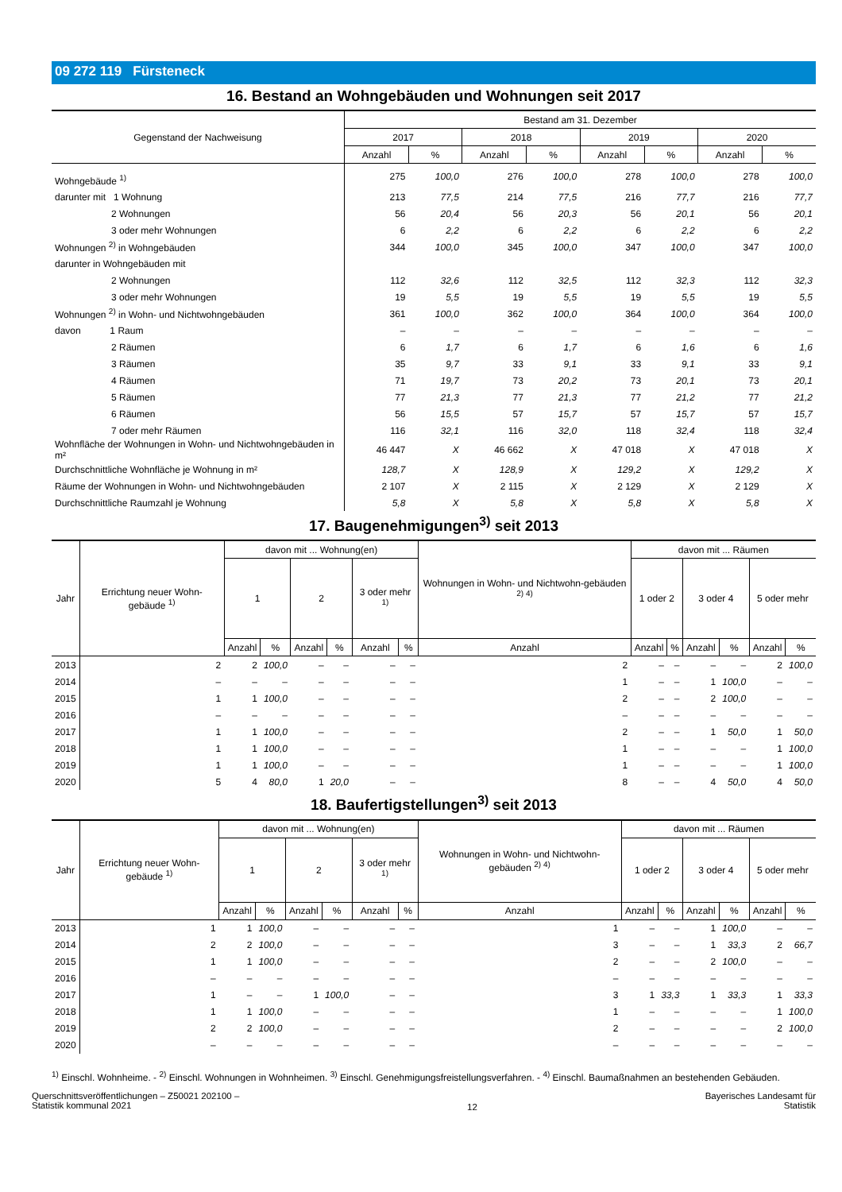09 272 119 Fürsteneck
16. Bestand an Wohngebäuden und Wohnungen seit 2017
| Gegenstand der Nachweisung | Bestand am 31. Dezember | | | | | | | |
| --- | --- | --- | --- | --- | --- | --- | --- | --- |
| | 2017 | | 2018 | | 2019 | | 2020 | |
| | Anzahl | % | Anzahl | % | Anzahl | % | Anzahl | % |
| Wohngebäude <sup>1)</sup> | 275 | 100,0 | 276 | 100,0 | 278 | 100,0 | 278 | 100,0 |
| darunter mit 1 Wohnung | 213 | 77,5 | 214 | 77,5 | 216 | 77,7 | 216 | 77,7 |
| 2 Wohnungen | 56 | 20,4 | 56 | 20,3 | 56 | 20,1 | 56 | 20,1 |
| 3 oder mehr Wohnungen | 6 | 2,2 | 6 | 2,2 | 6 | 2,2 | 6 | 2,2 |
| Wohnungen <sup>2)</sup> in Wohngebäuden | 344 | 100,0 | 345 | 100,0 | 347 | 100,0 | 347 | 100,0 |
| darunter in Wohngebäuden mit | | | | | | | | |
| 2 Wohnungen | 112 | 32,6 | 112 | 32,5 | 112 | 32,3 | 112 | 32,3 |
| 3 oder mehr Wohnungen | 19 | 5,5 | 19 | 5,5 | 19 | 5,5 | 19 | 5,5 |
| Wohnungen <sup>2)</sup> in Wohn- und Nichtwohngebäuden | 361 | 100,0 | 362 | 100,0 | 364 | 100,0 | 364 | 100,0 |
| davon 1 Raum | – | – | – | – | – | – | – | – |
| 2 Räumen | 6 | 1,7 | 6 | 1,7 | 6 | 1,6 | 6 | 1,6 |
| 3 Räumen | 35 | 9,7 | 33 | 9,1 | 33 | 9,1 | 33 | 9,1 |
| 4 Räumen | 71 | 19,7 | 73 | 20,2 | 73 | 20,1 | 73 | 20,1 |
| 5 Räumen | 77 | 21,3 | 77 | 21,3 | 77 | 21,2 | 77 | 21,2 |
| 6 Räumen | 56 | 15,5 | 57 | 15,7 | 57 | 15,7 | 57 | 15,7 |
| 7 oder mehr Räumen | 116 | 32,1 | 116 | 32,0 | 118 | 32,4 | 118 | 32,4 |
| Wohnfläche der Wohnungen in Wohn- und Nichtwohngebäuden in m² | 46 447 | X | 46 662 | X | 47 018 | X | 47 018 | X |
| Durchschnittliche Wohnfläche je Wohnung in m² | 128,7 | X | 128,9 | X | 129,2 | X | 129,2 | X |
| Räume der Wohnungen in Wohn- und Nichtwohngebäuden | 2 107 | X | 2 115 | X | 2 129 | X | 2 129 | X |
| Durchschnittliche Raumzahl je Wohnung | 5,8 | X | 5,8 | X | 5,8 | X | 5,8 | X |
17. Baugenehmigungen<sup>3)</sup> seit 2013
| Jahr | Errichtung neuer Wohn-gebäude <sup>1)</sup> | davon mit ... Wohnung(en) | | | | | | Wohnungen in Wohn- und Nichtwohn-gebäuden <sup>2) 4)</sup> | davon mit ... Räumen | | | | | |
| --- | --- | --- | --- | --- | --- | --- | --- | --- | --- | --- | --- | --- | --- | --- |
| | | 1 | | 2 | | 3 oder mehr <sup>1)</sup> | | | 1 oder 2 | | 3 oder 4 | | 5 oder mehr | |
| | | Anzahl | % | Anzahl | % | Anzahl | % | Anzahl | Anzahl | % | Anzahl | % | Anzahl | % |
| 2013 | 2 | 2 | 100,0 | – | – | – | – | 2 | – | – | – | – | 2 | 100,0 |
| 2014 | – | – | – | – | – | – | – | 1 | – | – | 1 | 100,0 | – | – |
| 2015 | 1 | 1 | 100,0 | – | – | – | – | 2 | – | – | 2 | 100,0 | – | – |
| 2016 | – | – | – | – | – | – | – | – | – | – | – | – | – | – |
| 2017 | 1 | 1 | 100,0 | – | – | – | – | 2 | – | – | 1 | 50,0 | 1 | 50,0 |
| 2018 | 1 | 1 | 100,0 | – | – | – | – | 1 | – | – | – | – | 1 | 100,0 |
| 2019 | 1 | 1 | 100,0 | – | – | – | – | 1 | – | – | – | – | 1 | 100,0 |
| 2020 | 5 | 4 | 80,0 | 1 | 20,0 | – | – | 8 | – | – | 4 | 50,0 | 4 | 50,0 |
18. Baufertigstellungen<sup>3)</sup> seit 2013
| Jahr | Errichtung neuer Wohn-gebäude <sup>1)</sup> | davon mit ... Wohnung(en) | | | | | | Wohnungen in Wohn- und Nichtwohn-gebäuden <sup>2) 4)</sup> | davon mit ... Räumen | | | | | |
| --- | --- | --- | --- | --- | --- | --- | --- | --- | --- | --- | --- | --- | --- | --- |
| | | 1 | | 2 | | 3 oder mehr <sup>1)</sup> | | | 1 oder 2 | | 3 oder 4 | | 5 oder mehr | |
| | | Anzahl | % | Anzahl | % | Anzahl | % | Anzahl | Anzahl | % | Anzahl | % | Anzahl | % |
| 2013 | 1 | 1 | 100,0 | – | – | – | – | 1 | – | – | 1 | 100,0 | – | – |
| 2014 | 2 | 2 | 100,0 | – | – | – | – | 3 | – | – | 1 | 33,3 | 2 | 66,7 |
| 2015 | 1 | 1 | 100,0 | – | – | – | – | 2 | – | – | 2 | 100,0 | – | – |
| 2016 | – | – | – | – | – | – | – | – | – | – | – | – | – | – |
| 2017 | 1 | – | – | 1 | 100,0 | – | – | 3 | 1 | 33,3 | 1 | 33,3 | 1 | 33,3 |
| 2018 | 1 | 1 | 100,0 | – | – | – | – | 1 | – | – | – | – | 1 | 100,0 |
| 2019 | 2 | 2 | 100,0 | – | – | – | – | 2 | – | – | – | – | 2 | 100,0 |
| 2020 | – | – | – | – | – | – | – | – | – | – | – | – | – | – |
<sup>1)</sup> Einschl. Wohnheime. - <sup>2)</sup> Einschl. Wohnungen in Wohnheimen. <sup>3)</sup> Einschl. Genehmigungsfreistellungsverfahren. - <sup>4)</sup> Einschl. Baumaßnahmen an bestehenden Gebäuden.
Querschnittsveröffentlichungen – Z50021 202100 –
Statistik kommunal 2021
12
Bayerisches Landesamt für
Statistik